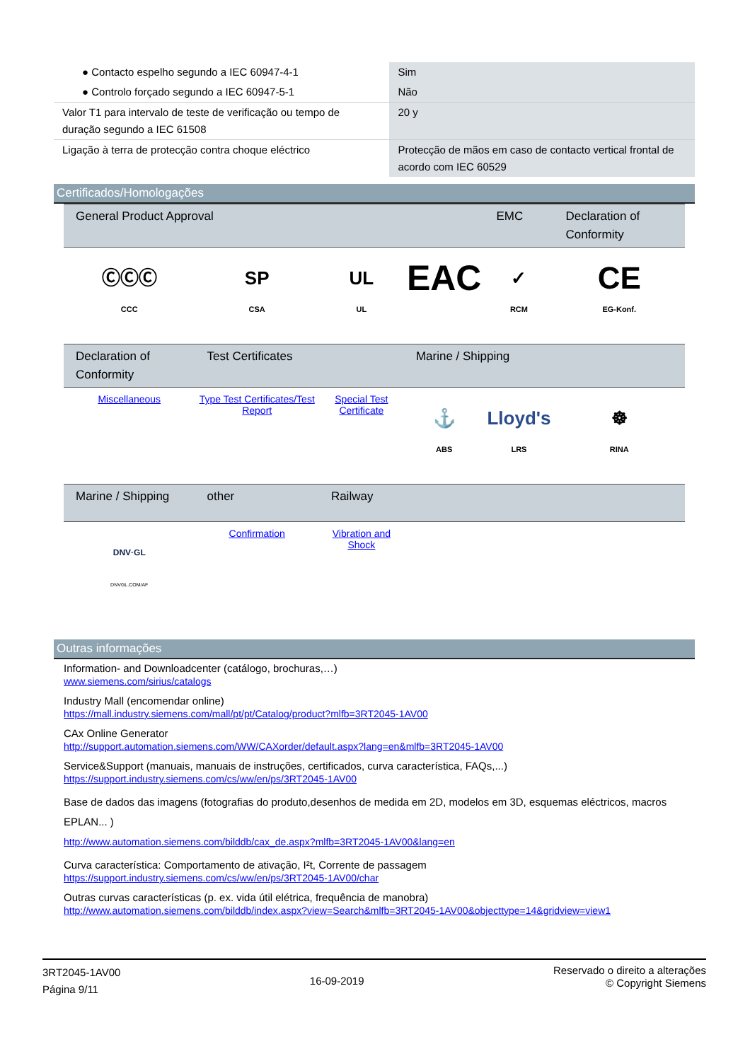| ● Contacto espelho segundo a IEC 60947-4-1 | Sim |
| ● Controlo forçado segundo a IEC 60947-5-1 | Não |
| Valor T1 para intervalo de teste de verificação ou tempo de duração segundo a IEC 61508 | 20 y |
| Ligação à terra de protecção contra choque eléctrico | Protecção de mãos em caso de contacto vertical frontal de acordo com IEC 60529 |
Certificados/Homologações
| General Product Approval | | | | EMC | Declaration of Conformity |
| --- | --- | --- | --- | --- | --- |
| ⒸⒸⒸ CCC | SP CSA | UL UL | EAC | ✓ RCM | CE EG-Konf. |
| Declaration of Conformity | Test Certificates | | Marine / Shipping | | |
| Miscellaneous | Type Test Certificates/Test Report | Special Test Certificate | ⚓ ABS | Lloyd's LRS | ☸ RINA |
| Marine / Shipping | other | Railway | | | |
| DNV·GL DNVGL.COM/AF | Confirmation | Vibration and Shock | | | |
Outras informações
Information- and Downloadcenter (catálogo, brochuras,…)
www.siemens.com/sirius/catalogs
Industry Mall (encomendar online)
https://mall.industry.siemens.com/mall/pt/pt/Catalog/product?mlfb=3RT2045-1AV00
CAx Online Generator
http://support.automation.siemens.com/WW/CAXorder/default.aspx?lang=en&mlfb=3RT2045-1AV00
Service&Support (manuais, manuais de instruções, certificados, curva característica, FAQs,...)
https://support.industry.siemens.com/cs/ww/en/ps/3RT2045-1AV00
Base de dados das imagens (fotografias do produto,desenhos de medida em 2D, modelos em 3D, esquemas eléctricos, macros EPLAN... )
http://www.automation.siemens.com/bilddb/cax_de.aspx?mlfb=3RT2045-1AV00&lang=en
Curva característica: Comportamento de ativação, I²t, Corrente de passagem
https://support.industry.siemens.com/cs/ww/en/ps/3RT2045-1AV00/char
Outras curvas características (p. ex. vida útil elétrica, frequência de manobra)
http://www.automation.siemens.com/bilddb/index.aspx?view=Search&mlfb=3RT2045-1AV00&objecttype=14&gridview=view1
3RT2045-1AV00
Página 9/11
16-09-2019
Reservado o direito a alterações
© Copyright Siemens